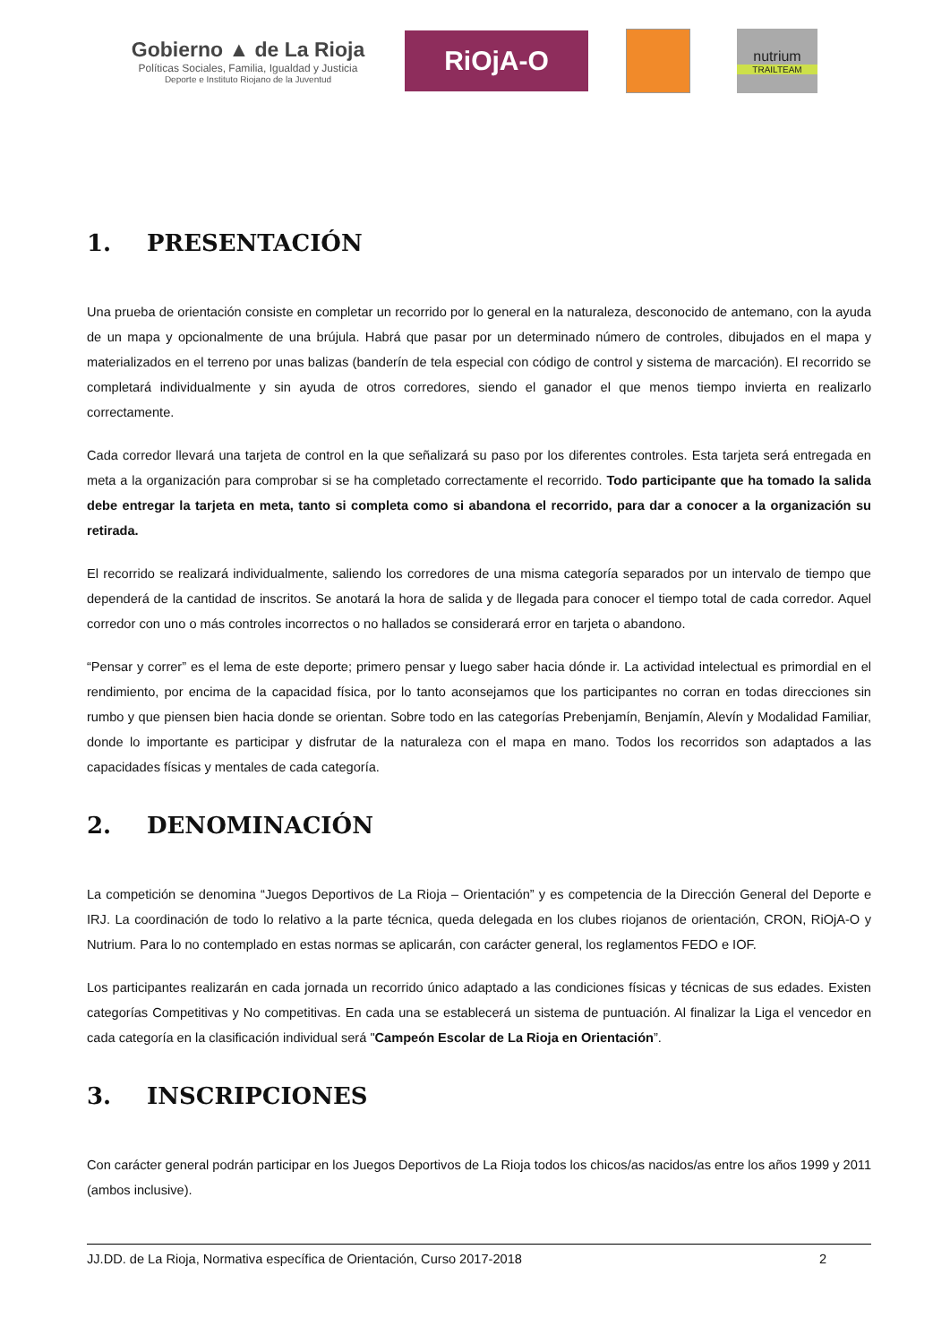Gobierno ▲ de La Rioja
Políticas Sociales, Familia, Igualdad y Justicia
Deporte e Instituto Riojano de la Juventud
RiOjA-O
nutrium
TRAILTEAM
1. PRESENTACIÓN
Una prueba de orientación consiste en completar un recorrido por lo general en la naturaleza, desconocido de antemano, con la ayuda de un mapa y opcionalmente de una brújula. Habrá que pasar por un determinado número de controles, dibujados en el mapa y materializados en el terreno por unas balizas (banderín de tela especial con código de control y sistema de marcación). El recorrido se completará individualmente y sin ayuda de otros corredores, siendo el ganador el que menos tiempo invierta en realizarlo correctamente.
Cada corredor llevará una tarjeta de control en la que señalizará su paso por los diferentes controles. Esta tarjeta será entregada en meta a la organización para comprobar si se ha completado correctamente el recorrido. Todo participante que ha tomado la salida debe entregar la tarjeta en meta, tanto si completa como si abandona el recorrido, para dar a conocer a la organización su retirada.
El recorrido se realizará individualmente, saliendo los corredores de una misma categoría separados por un intervalo de tiempo que dependerá de la cantidad de inscritos. Se anotará la hora de salida y de llegada para conocer el tiempo total de cada corredor. Aquel corredor con uno o más controles incorrectos o no hallados se considerará error en tarjeta o abandono.
“Pensar y correr” es el lema de este deporte; primero pensar y luego saber hacia dónde ir. La actividad intelectual es primordial en el rendimiento, por encima de la capacidad física, por lo tanto aconsejamos que los participantes no corran en todas direcciones sin rumbo y que piensen bien hacia donde se orientan. Sobre todo en las categorías Prebenjamín, Benjamín, Alevín y Modalidad Familiar, donde lo importante es participar y disfrutar de la naturaleza con el mapa en mano. Todos los recorridos son adaptados a las capacidades físicas y mentales de cada categoría.
2. DENOMINACIÓN
La competición se denomina “Juegos Deportivos de La Rioja – Orientación” y es competencia de la Dirección General del Deporte e IRJ. La coordinación de todo lo relativo a la parte técnica, queda delegada en los clubes riojanos de orientación, CRON, RiOjA-O y Nutrium. Para lo no contemplado en estas normas se aplicarán, con carácter general, los reglamentos FEDO e IOF.
Los participantes realizarán en cada jornada un recorrido único adaptado a las condiciones físicas y técnicas de sus edades. Existen categorías Competitivas y No competitivas. En cada una se establecerá un sistema de puntuación. Al finalizar la Liga el vencedor en cada categoría en la clasificación individual será "Campeón Escolar de La Rioja en Orientación”.
3. INSCRIPCIONES
Con carácter general podrán participar en los Juegos Deportivos de La Rioja todos los chicos/as nacidos/as entre los años 1999 y 2011 (ambos inclusive).
JJ.DD. de La Rioja, Normativa específica de Orientación, Curso 2017-2018 2